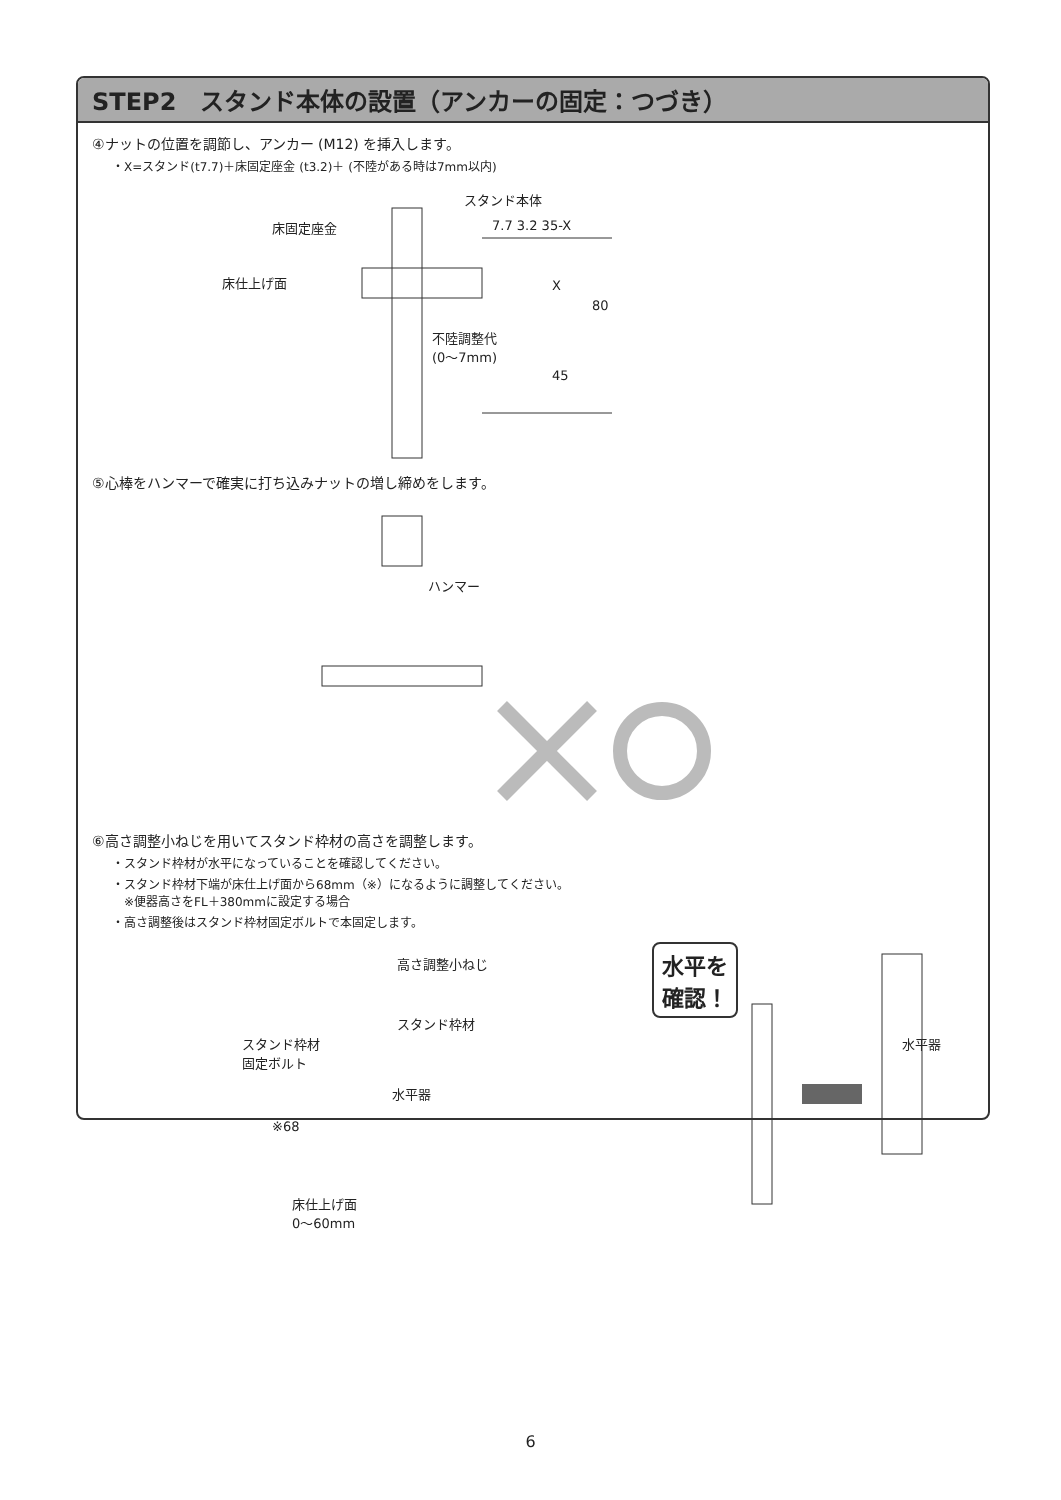STEP2　スタンド本体の設置（アンカーの固定：つづき）
④ナットの位置を調節し、アンカー (M12) を挿入します。
・X=スタンド(t7.7)＋床固定座金 (t3.2)＋ (不陸がある時は7mm以内)
床固定座金
スタンド本体
床仕上げ面
7.7 3.2 35-X
X
80
45
不陸調整代
(0〜7mm)
⑤心棒をハンマーで確実に打ち込みナットの増し締めをします。
ハンマー
⑥高さ調整小ねじを用いてスタンド枠材の高さを調整します。
・スタンド枠材が水平になっていることを確認してください。
・スタンド枠材下端が床仕上げ面から68mm（※）になるように調整してください。
　※便器高さをFL＋380mmに設定する場合
・高さ調整後はスタンド枠材固定ボルトで本固定します。
高さ調整小ねじ
スタンド枠材
スタンド枠材
固定ボルト
水平器
※68
床仕上げ面
0〜60mm
水平を
確認！
水平器
6